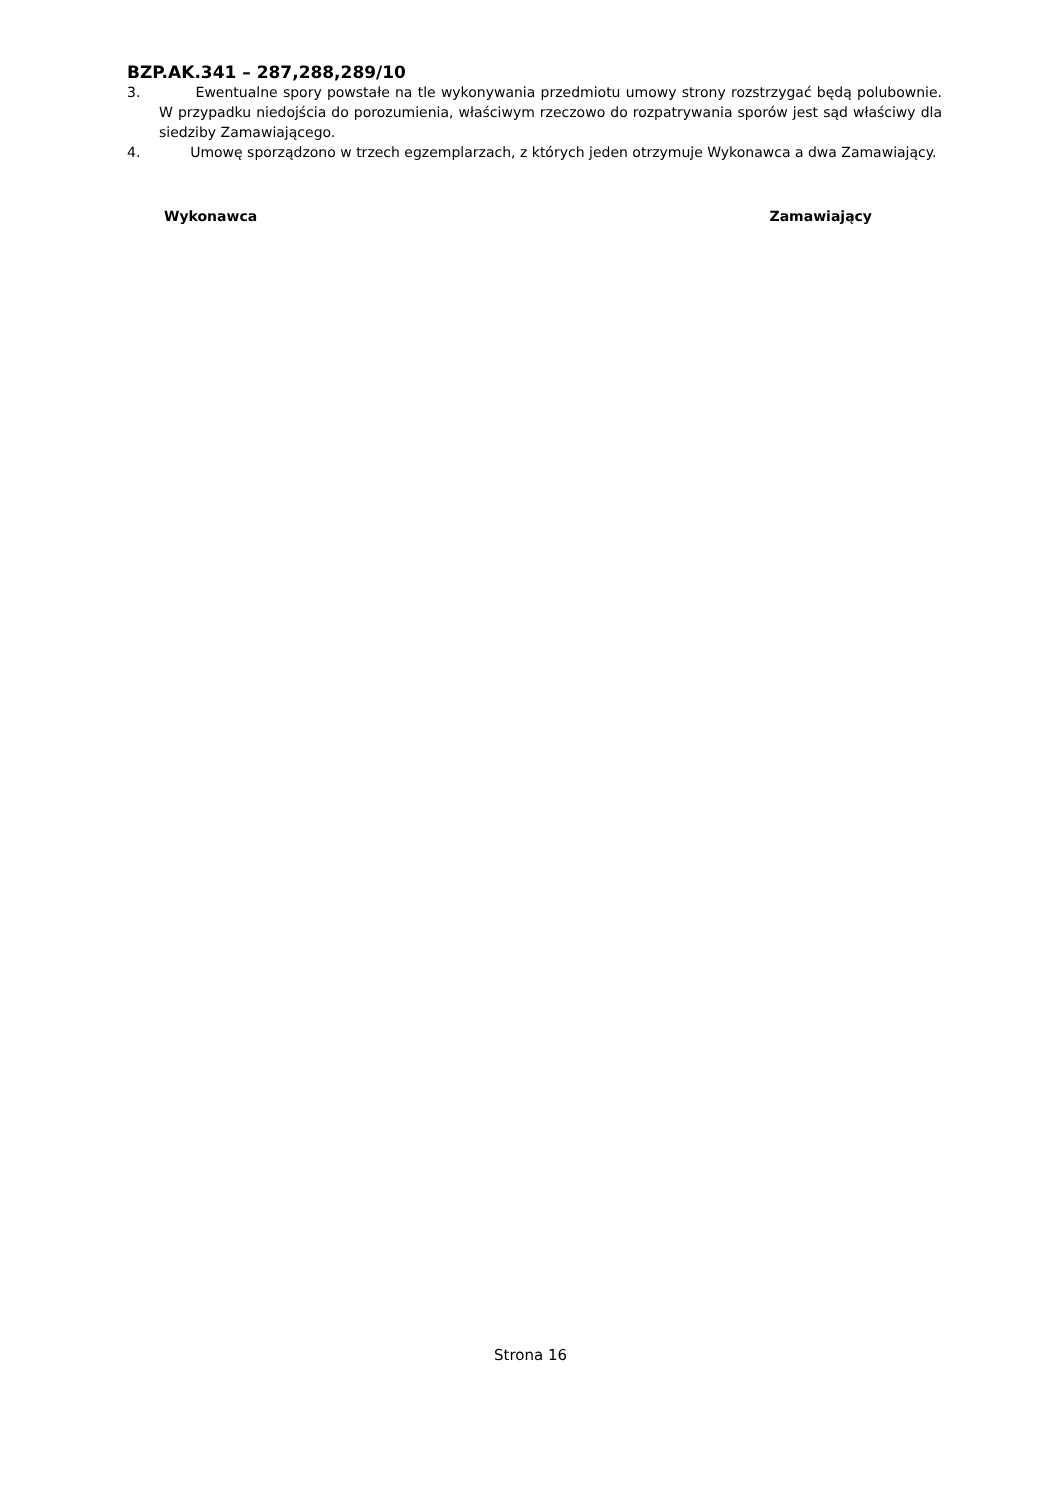BZP.AK.341 – 287,288,289/10
3. Ewentualne spory powstałe na tle wykonywania przedmiotu umowy strony rozstrzygać będą polubownie. W przypadku niedojścia do porozumienia, właściwym rzeczowo do rozpatrywania sporów jest sąd właściwy dla siedziby Zamawiającego.
4. Umowę sporządzono w trzech egzemplarzach, z których jeden otrzymuje Wykonawca a dwa Zamawiający.
Wykonawca Zamawiający
Strona 16